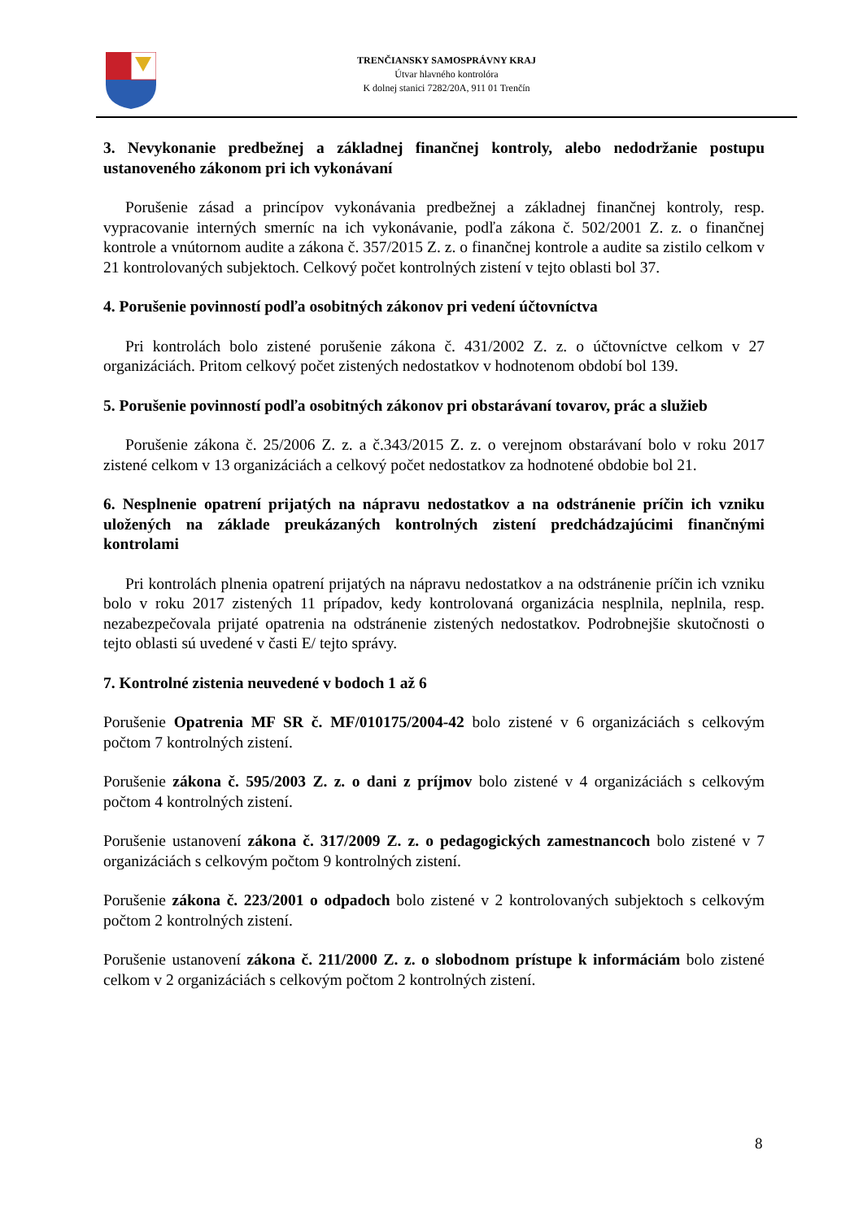TRENČIANSKY SAMOSPRÁVNY KRAJ
Útvar hlavného kontrolóra
K dolnej stanici 7282/20A, 911 01 Trenčín
3. Nevykonanie predbežnej a základnej finančnej kontroly, alebo nedodržanie postupu ustanoveného zákonom pri ich vykonávaní
Porušenie zásad a princípov vykonávania predbežnej a základnej finančnej kontroly, resp. vypracovanie interných smerníc na ich vykonávanie, podľa zákona č. 502/2001 Z. z. o finančnej kontrole a vnútornom audite a zákona č. 357/2015 Z. z. o finančnej kontrole a audite sa zistilo celkom v 21 kontrolovaných subjektoch. Celkový počet kontrolných zistení v tejto oblasti bol 37.
4. Porušenie povinností podľa osobitných zákonov pri vedení účtovníctva
Pri kontrolách bolo zistené porušenie zákona č. 431/2002 Z. z. o účtovníctve celkom v 27 organizáciách. Pritom celkový počet zistených nedostatkov v hodnotenom období bol 139.
5. Porušenie povinností podľa osobitných zákonov pri obstarávaní tovarov, prác a služieb
Porušenie zákona č. 25/2006 Z. z. a č.343/2015 Z. z. o verejnom obstarávaní bolo v roku 2017 zistené celkom v 13 organizáciách a celkový počet nedostatkov za hodnotené obdobie bol 21.
6. Nesplnenie opatrení prijatých na nápravu nedostatkov a na odstránenie príčin ich vzniku uložených na základe preukázaných kontrolných zistení predchádzajúcimi finančnými kontrolami
Pri kontrolách plnenia opatrení prijatých na nápravu nedostatkov a na odstránenie príčin ich vzniku bolo v roku 2017 zistených 11 prípadov, kedy kontrolovaná organizácia nesplnila, neplnila, resp. nezabezpečovala prijaté opatrenia na odstránenie zistených nedostatkov. Podrobnejšie skutočnosti o tejto oblasti sú uvedené v časti E/ tejto správy.
7. Kontrolné zistenia neuvedené v bodoch 1 až 6
Porušenie Opatrenia MF SR č. MF/010175/2004-42 bolo zistené v 6 organizáciách s celkovým počtom 7 kontrolných zistení.
Porušenie zákona č. 595/2003 Z. z. o dani z príjmov bolo zistené v 4 organizáciách s celkovým počtom 4 kontrolných zistení.
Porušenie ustanovení zákona č. 317/2009 Z. z. o pedagogických zamestnancoch bolo zistené v 7 organizáciách s celkovým počtom 9 kontrolných zistení.
Porušenie zákona č. 223/2001 o odpadoch bolo zistené v 2 kontrolovaných subjektoch s celkovým počtom 2 kontrolných zistení.
Porušenie ustanovení zákona č. 211/2000 Z. z. o slobodnom prístupe k informáciám bolo zistené celkom v 2 organizáciách s celkovým počtom 2 kontrolných zistení.
8